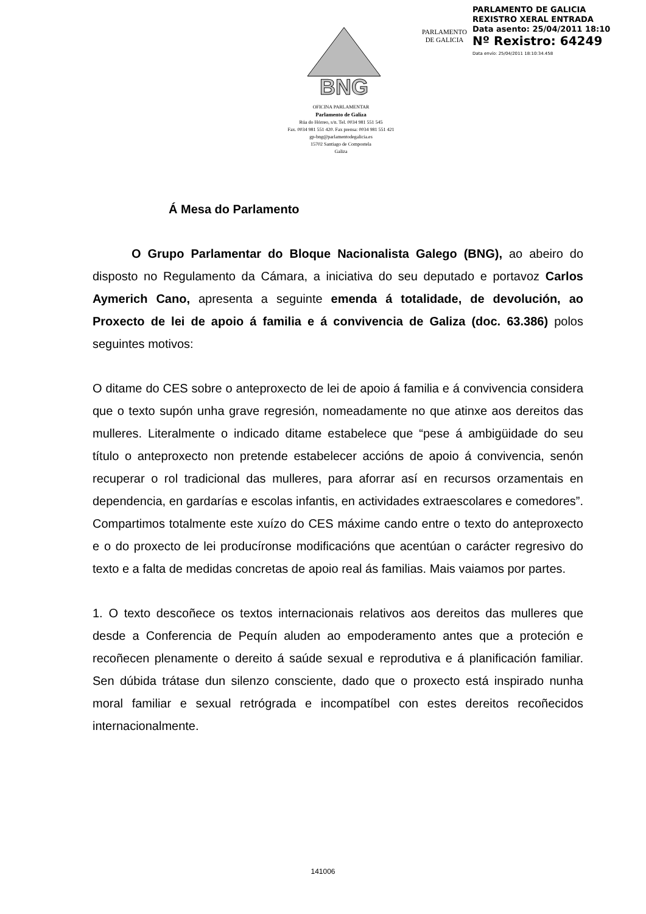PARLAMENTO
DE GALICIA
PARLAMENTO DE GALICIA
REXISTRO XERAL ENTRADA
Data asento: 25/04/2011 18:10
Nº Rexistro: 64249
Data envío: 25/04/2011 18:10:34.458
BNG
OFICINA PARLAMENTAR
Parlamento de Galiza
Rúa do Hórreo, s/n. Tel. 0034 981 551 545
Fax. 0034 981 551 420. Fax prensa: 0034 981 551 421
gp-bng@parlamentodegalicia.es
15702 Santiago de Compostela
Galiza
Á Mesa do Parlamento
O Grupo Parlamentar do Bloque Nacionalista Galego (BNG), ao abeiro do disposto no Regulamento da Cámara, a iniciativa do seu deputado e portavoz Carlos Aymerich Cano, apresenta a seguinte emenda á totalidade, de devolución, ao Proxecto de lei de apoio á familia e á convivencia de Galiza (doc. 63.386) polos seguintes motivos:
O ditame do CES sobre o anteproxecto de lei de apoio á familia e á convivencia considera que o texto supón unha grave regresión, nomeadamente no que atinxe aos dereitos das mulleres. Literalmente o indicado ditame estabelece que “pese á ambigüidade do seu título o anteproxecto non pretende estabelecer accións de apoio á convivencia, senón recuperar o rol tradicional das mulleres, para aforrar así en recursos orzamentais en dependencia, en gardarías e escolas infantis, en actividades extraescolares e comedores”. Compartimos totalmente este xuízo do CES máxime cando entre o texto do anteproxecto e o do proxecto de lei producíronse modificacións que acentúan o carácter regresivo do texto e a falta de medidas concretas de apoio real ás familias. Mais vaiamos por partes.
1. O texto descoñece os textos internacionais relativos aos dereitos das mulleres que desde a Conferencia de Pequín aluden ao empoderamento antes que a proteción e recoñecen plenamente o dereito á saúde sexual e reprodutiva e á planificación familiar. Sen dúbida trátase dun silenzo consciente, dado que o proxecto está inspirado nunha moral familiar e sexual retrógrada e incompatíbel con estes dereitos recoñecidos internacionalmente.
141006